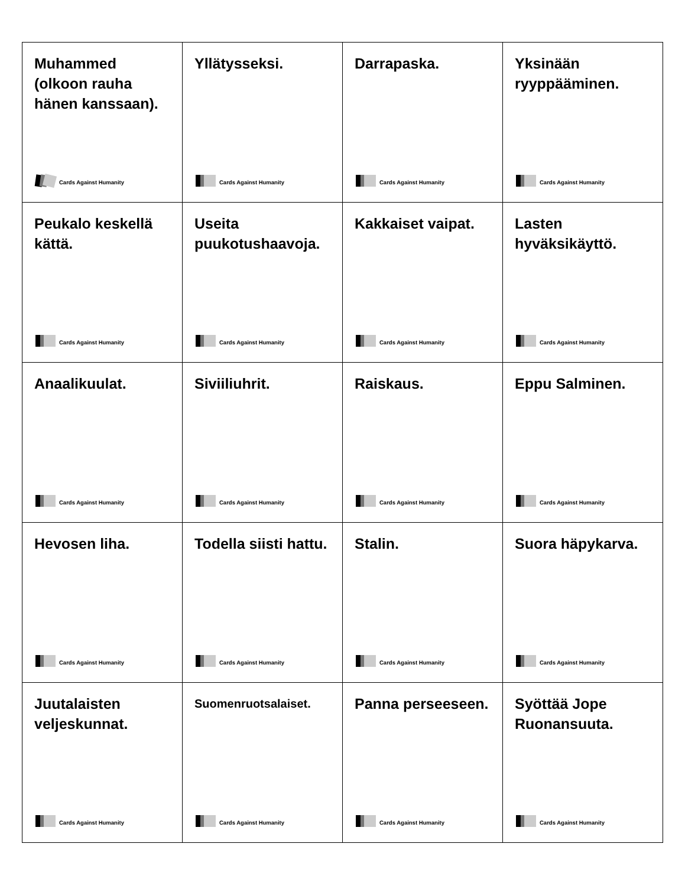| Muhammed (olkoon rauha hänen kanssaan). Cards Against Humanity | Yllätysseksi. Cards Against Humanity | Darrapaska. Cards Against Humanity | Yksinään ryyppääminen. Cards Against Humanity |
| Peukalo keskellä kättä. Cards Against Humanity | Useita puukotushaavoja. Cards Against Humanity | Kakkaiset vaipat. Cards Against Humanity | Lasten hyväksikäyttö. Cards Against Humanity |
| Anaalikuulat. Cards Against Humanity | Siviiliuhrit. Cards Against Humanity | Raiskaus. Cards Against Humanity | Eppu Salminen. Cards Against Humanity |
| Hevosen liha. Cards Against Humanity | Todella siisti hattu. Cards Against Humanity | Stalin. Cards Against Humanity | Suora häpykarva. Cards Against Humanity |
| Juutalaisten veljeskunnat. Cards Against Humanity | Suomenruotsalaiset. Cards Against Humanity | Panna perseeseen. Cards Against Humanity | Syöttää Jope Ruonansuuta. Cards Against Humanity |